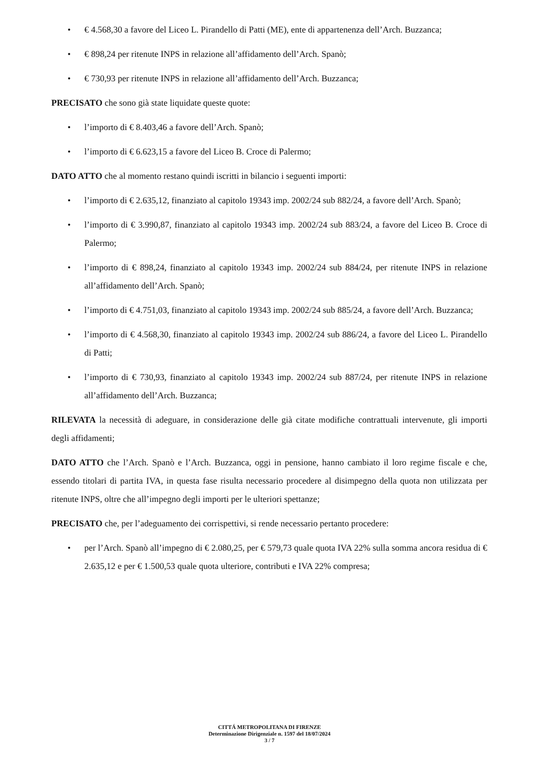• € 4.568,30 a favore del Liceo L. Pirandello di Patti (ME), ente di appartenenza dell’Arch. Buzzanca;
• € 898,24 per ritenute INPS in relazione all’affidamento dell’Arch. Spanò;
• € 730,93 per ritenute INPS in relazione all’affidamento dell’Arch. Buzzanca;
PRECISATO che sono già state liquidate queste quote:
• l’importo di € 8.403,46 a favore dell’Arch. Spanò;
• l’importo di € 6.623,15 a favore del Liceo B. Croce di Palermo;
DATO ATTO che al momento restano quindi iscritti in bilancio i seguenti importi:
• l’importo di € 2.635,12, finanziato al capitolo 19343 imp. 2002/24 sub 882/24, a favore dell’Arch. Spanò;
• l’importo di € 3.990,87, finanziato al capitolo 19343 imp. 2002/24 sub 883/24, a favore del Liceo B. Croce di Palermo;
• l’importo di € 898,24, finanziato al capitolo 19343 imp. 2002/24 sub 884/24, per ritenute INPS in relazione all’affidamento dell’Arch. Spanò;
• l’importo di € 4.751,03, finanziato al capitolo 19343 imp. 2002/24 sub 885/24, a favore dell’Arch. Buzzanca;
• l’importo di € 4.568,30, finanziato al capitolo 19343 imp. 2002/24 sub 886/24, a favore del Liceo L. Pirandello di Patti;
• l’importo di € 730,93, finanziato al capitolo 19343 imp. 2002/24 sub 887/24, per ritenute INPS in relazione all’affidamento dell’Arch. Buzzanca;
RILEVATA la necessità di adeguare, in considerazione delle già citate modifiche contrattuali intervenute, gli importi degli affidamenti;
DATO ATTO che l’Arch. Spanò e l’Arch. Buzzanca, oggi in pensione, hanno cambiato il loro regime fiscale e che, essendo titolari di partita IVA, in questa fase risulta necessario procedere al disimpegno della quota non utilizzata per ritenute INPS, oltre che all’impegno degli importi per le ulteriori spettanze;
PRECISATO che, per l’adeguamento dei corrispettivi, si rende necessario pertanto procedere:
• per l’Arch. Spanò all’impegno di € 2.080,25, per € 579,73 quale quota IVA 22% sulla somma ancora residua di € 2.635,12 e per € 1.500,53 quale quota ulteriore, contributi e IVA 22% compresa;
CITTÁ METROPOLITANA DI FIRENZE
Determinazione Dirigenziale n. 1597 del 18/07/2024
3 / 7